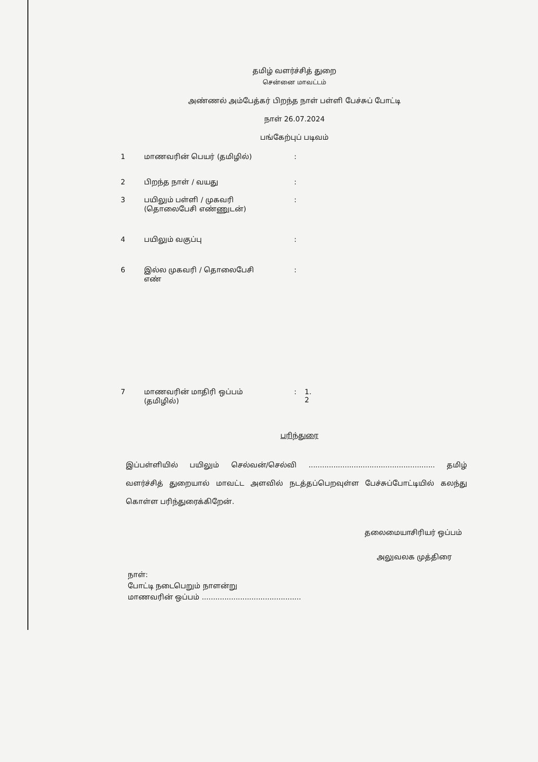தமிழ் வளர்ச்சித் துறை
சென்னை மாவட்டம்
அண்ணல் அம்பேத்கர் பிறந்த நாள் பள்ளி பேச்சுப் போட்டி
நாள் 26.07.2024
பங்கேற்புப் படிவம்
| 1 | மாணவரின் பெயர் (தமிழில்) | : | |
| 2 | பிறந்த நாள் / வயது | : | |
| 3 | பயிலும் பள்ளி / முகவரி (தொலைபேசி எண்ணுடன்) | : | |
| 4 | பயிலும் வகுப்பு | : | |
| 6 | இல்ல முகவரி / தொலைபேசி எண் | : | |
| 7 | மாணவரின் மாதிரி ஒப்பம் (தமிழில்) | : | 1. 2 |
பரிந்துரை
இப்பள்ளியில் பயிலும் செல்வன்/செல்வி ........................................................ தமிழ் வளர்ச்சித் துறையால் மாவட்ட அளவில் நடத்தப்பெறவுள்ள பேச்சுப்போட்டியில் கலந்து கொள்ள பரிந்துரைக்கிறேன்.
தலைமையாசிரியர் ஒப்பம்
அலுவலக முத்திரை
நாள்:
போட்டி நடைபெறும் நாளன்று
மாணவரின் ஒப்பம் ............................................